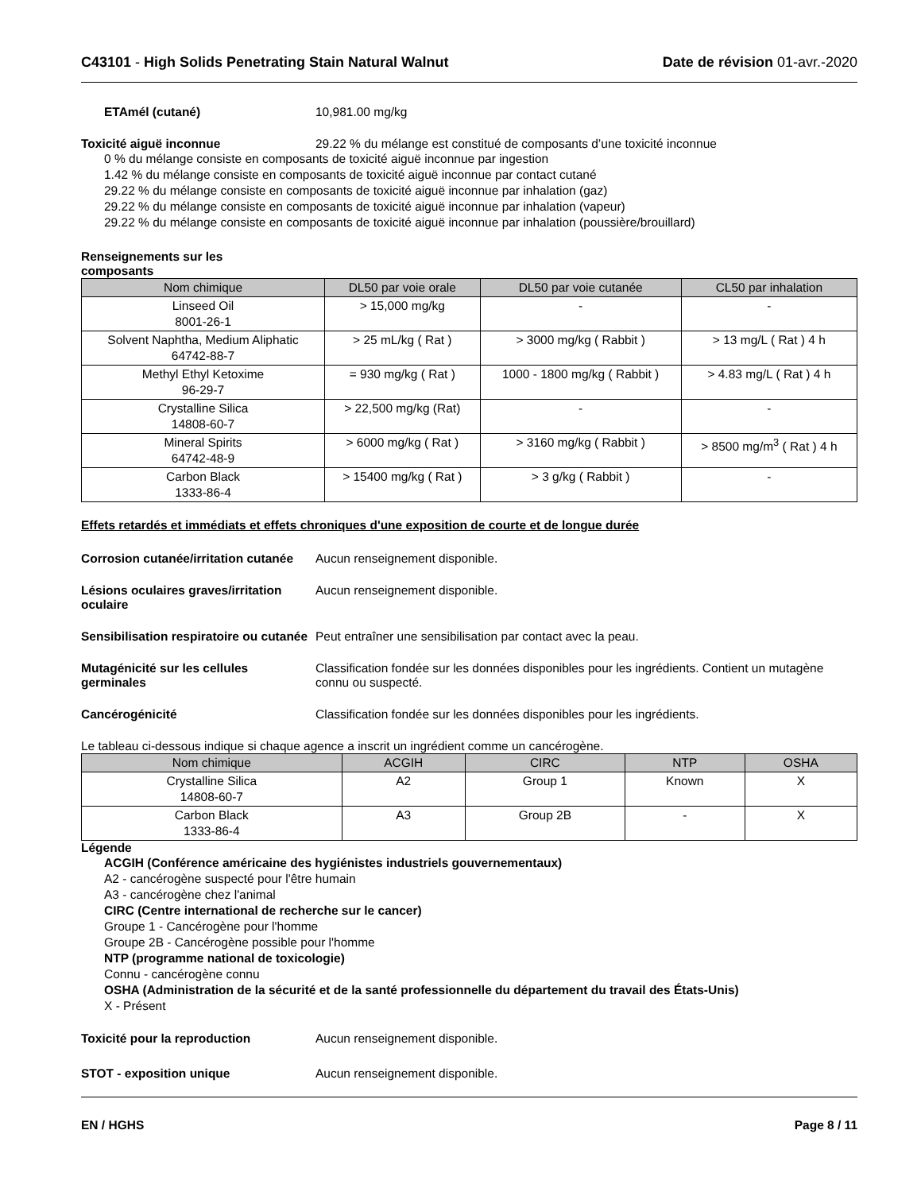C43101 - High Solids Penetrating Stain Natural Walnut
Date de révision 01-avr.-2020
ETAmél (cutané) 10,981.00 mg/kg
Toxicité aiguë inconnue 29.22 % du mélange est constitué de composants d’une toxicité inconnue
0 % du mélange consiste en composants de toxicité aiguë inconnue par ingestion
1.42 % du mélange consiste en composants de toxicité aiguë inconnue par contact cutané
29.22 % du mélange consiste en composants de toxicité aiguë inconnue par inhalation (gaz)
29.22 % du mélange consiste en composants de toxicité aiguë inconnue par inhalation (vapeur)
29.22 % du mélange consiste en composants de toxicité aiguë inconnue par inhalation (poussière/brouillard)
Renseignements sur les
composants
| Nom chimique | DL50 par voie orale | DL50 par voie cutanée | CL50 par inhalation |
| --- | --- | --- | --- |
| Linseed Oil 8001-26-1 | > 15,000 mg/kg | - | - |
| Solvent Naphtha, Medium Aliphatic 64742-88-7 | > 25 mL/kg ( Rat ) | > 3000 mg/kg ( Rabbit ) | > 13 mg/L ( Rat ) 4 h |
| Methyl Ethyl Ketoxime 96-29-7 | = 930 mg/kg ( Rat ) | 1000 - 1800 mg/kg ( Rabbit ) | > 4.83 mg/L ( Rat ) 4 h |
| Crystalline Silica 14808-60-7 | > 22,500 mg/kg (Rat) | - | - |
| Mineral Spirits 64742-48-9 | > 6000 mg/kg ( Rat ) | > 3160 mg/kg ( Rabbit ) | > 8500 mg/m<sup>3</sup> ( Rat ) 4 h |
| Carbon Black 1333-86-4 | > 15400 mg/kg ( Rat ) | > 3 g/kg ( Rabbit ) | - |
Effets retardés et immédiats et effets chroniques d'une exposition de courte et de longue durée
Corrosion cutanée/irritation cutanée
Aucun renseignement disponible.
Lésions oculaires graves/irritation oculaire
Aucun renseignement disponible.
Sensibilisation respiratoire ou cutanée
Peut entraîner une sensibilisation par contact avec la peau.
Mutagénicité sur les cellules germinales
Classification fondée sur les données disponibles pour les ingrédients. Contient un mutagène connu ou suspecté.
Cancérogénicité Classification fondée sur les données disponibles pour les ingrédients.
Le tableau ci-dessous indique si chaque agence a inscrit un ingrédient comme un cancérogène.
| Nom chimique | ACGIH | CIRC | NTP | OSHA |
| --- | --- | --- | --- | --- |
| Crystalline Silica 14808-60-7 | A2 | Group 1 | Known | X |
| Carbon Black 1333-86-4 | A3 | Group 2B | - | X |
Légende
ACGIH (Conférence américaine des hygiénistes industriels gouvernementaux)
A2 - cancérogène suspecté pour l'être humain
A3 - cancérogène chez l'animal
CIRC (Centre international de recherche sur le cancer)
Groupe 1 - Cancérogène pour l'homme
Groupe 2B - Cancérogène possible pour l'homme
NTP (programme national de toxicologie)
Connu - cancérogène connu
OSHA (Administration de la sécurité et de la santé professionnelle du département du travail des États-Unis)
X - Présent
Toxicité pour la reproduction Aucun renseignement disponible.
STOT - exposition unique Aucun renseignement disponible.
EN / HGHS Page 8 / 11